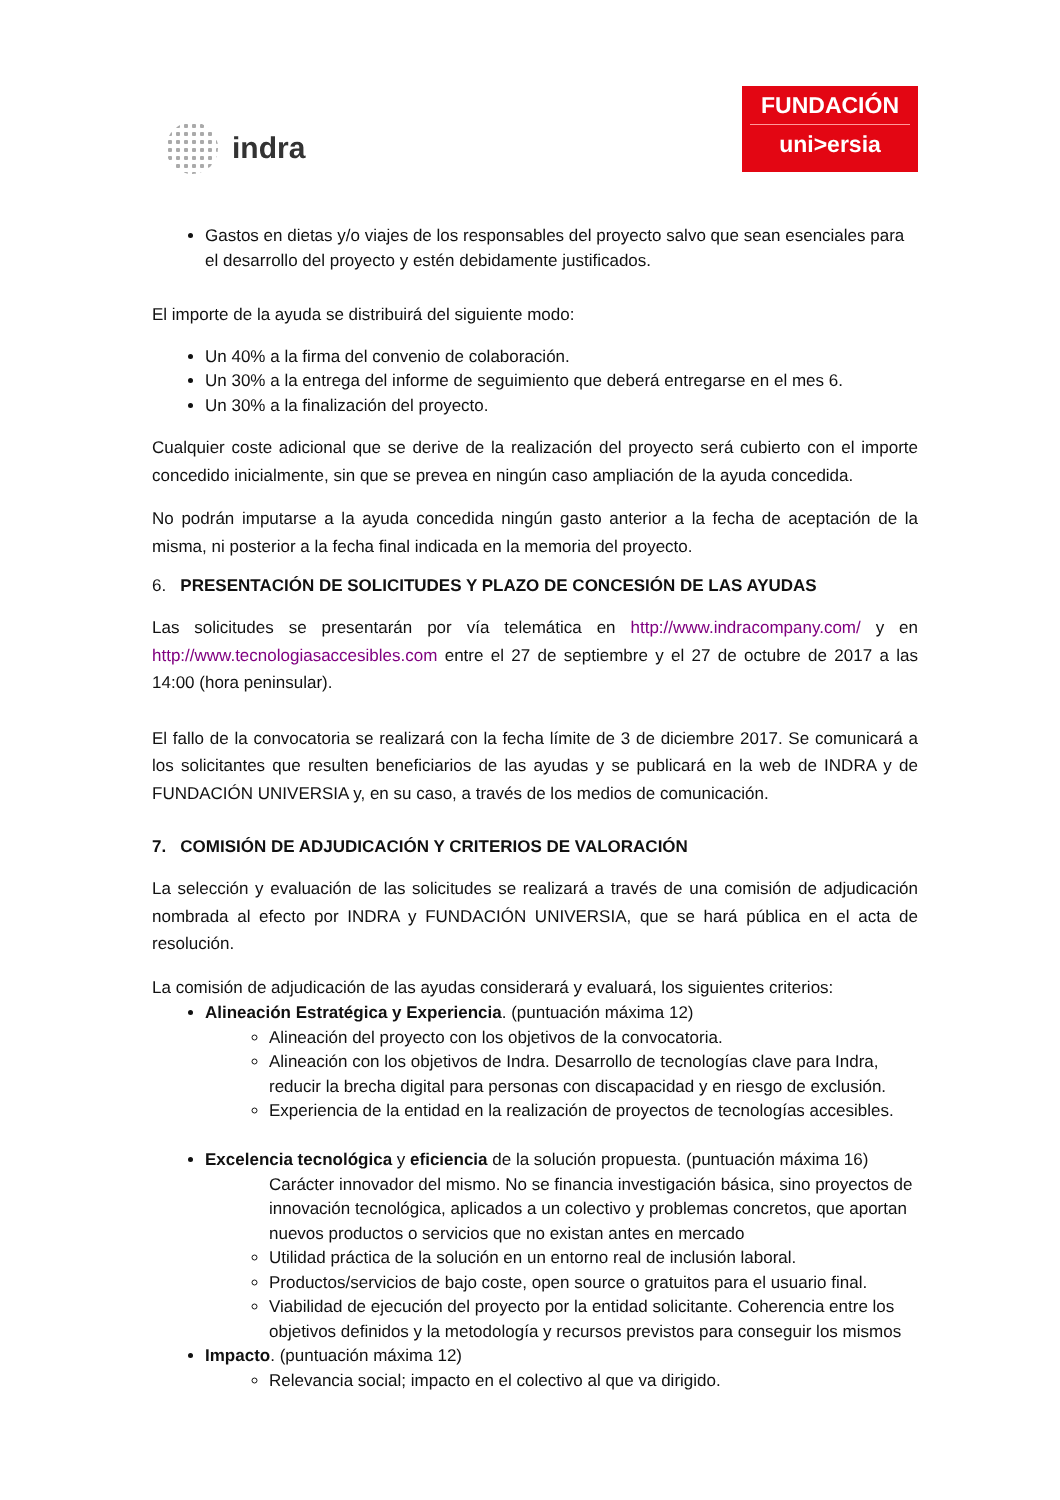indra
FUNDACIÓN
uni>ersia
Gastos en dietas y/o viajes de los responsables del proyecto salvo que sean esenciales para el desarrollo del proyecto y estén debidamente justificados.
El importe de la ayuda se distribuirá del siguiente modo:
Un 40% a la firma del convenio de colaboración.
Un 30% a la entrega del informe de seguimiento que deberá entregarse en el mes 6.
Un 30% a la finalización del proyecto.
Cualquier coste adicional que se derive de la realización del proyecto será cubierto con el importe concedido inicialmente, sin que se prevea en ningún caso ampliación de la ayuda concedida.
No podrán imputarse a la ayuda concedida ningún gasto anterior a la fecha de aceptación de la misma, ni posterior a la fecha final indicada en la memoria del proyecto.
6. PRESENTACIÓN DE SOLICITUDES Y PLAZO DE CONCESIÓN DE LAS AYUDAS
Las solicitudes se presentarán por vía telemática en http://www.indracompany.com/ y en http://www.tecnologiasaccesibles.com entre el 27 de septiembre y el 27 de octubre de 2017 a las 14:00 (hora peninsular).
El fallo de la convocatoria se realizará con la fecha límite de 3 de diciembre 2017. Se comunicará a los solicitantes que resulten beneficiarios de las ayudas y se publicará en la web de INDRA y de FUNDACIÓN UNIVERSIA y, en su caso, a través de los medios de comunicación.
7. COMISIÓN DE ADJUDICACIÓN Y CRITERIOS DE VALORACIÓN
La selección y evaluación de las solicitudes se realizará a través de una comisión de adjudicación nombrada al efecto por INDRA y FUNDACIÓN UNIVERSIA, que se hará pública en el acta de resolución.
La comisión de adjudicación de las ayudas considerará y evaluará, los siguientes criterios:
Alineación Estratégica y Experiencia. (puntuación máxima 12)
Alineación del proyecto con los objetivos de la convocatoria.
Alineación con los objetivos de Indra. Desarrollo de tecnologías clave para Indra, reducir la brecha digital para personas con discapacidad y en riesgo de exclusión.
Experiencia de la entidad en la realización de proyectos de tecnologías accesibles.
Excelencia tecnológica y eficiencia de la solución propuesta. (puntuación máxima 16)
Carácter innovador del mismo. No se financia investigación básica, sino proyectos de innovación tecnológica, aplicados a un colectivo y problemas concretos, que aportan nuevos productos o servicios que no existan antes en mercado
Utilidad práctica de la solución en un entorno real de inclusión laboral.
Productos/servicios de bajo coste, open source o gratuitos para el usuario final.
Viabilidad de ejecución del proyecto por la entidad solicitante. Coherencia entre los objetivos definidos y la metodología y recursos previstos para conseguir los mismos
Impacto. (puntuación máxima 12)
Relevancia social; impacto en el colectivo al que va dirigido.